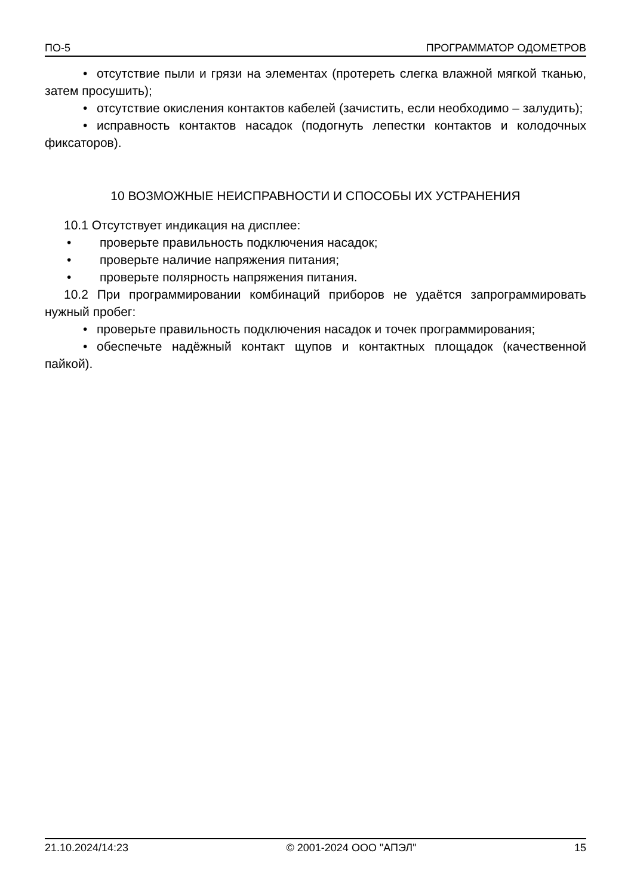ПО-5 ПРОГРАММАТОР ОДОМЕТРОВ
• отсутствие пыли и грязи на элементах (протереть слегка влажной мягкой тканью, затем просушить);
• отсутствие окисления контактов кабелей (зачистить, если необходимо – залудить);
• исправность контактов насадок (подогнуть лепестки контактов и колодочных фиксаторов).
10 ВОЗМОЖНЫЕ НЕИСПРАВНОСТИ И СПОСОБЫ ИХ УСТРАНЕНИЯ
10.1 Отсутствует индикация на дисплее:
• проверьте правильность подключения насадок;
• проверьте наличие напряжения питания;
• проверьте полярность напряжения питания.
10.2 При программировании комбинаций приборов не удаётся запрограммировать нужный пробег:
• проверьте правильность подключения насадок и точек программирования;
• обеспечьте надёжный контакт щупов и контактных площадок (качественной пайкой).
21.10.2024/14:23 © 2001-2024 ООО "АПЭЛ" 15